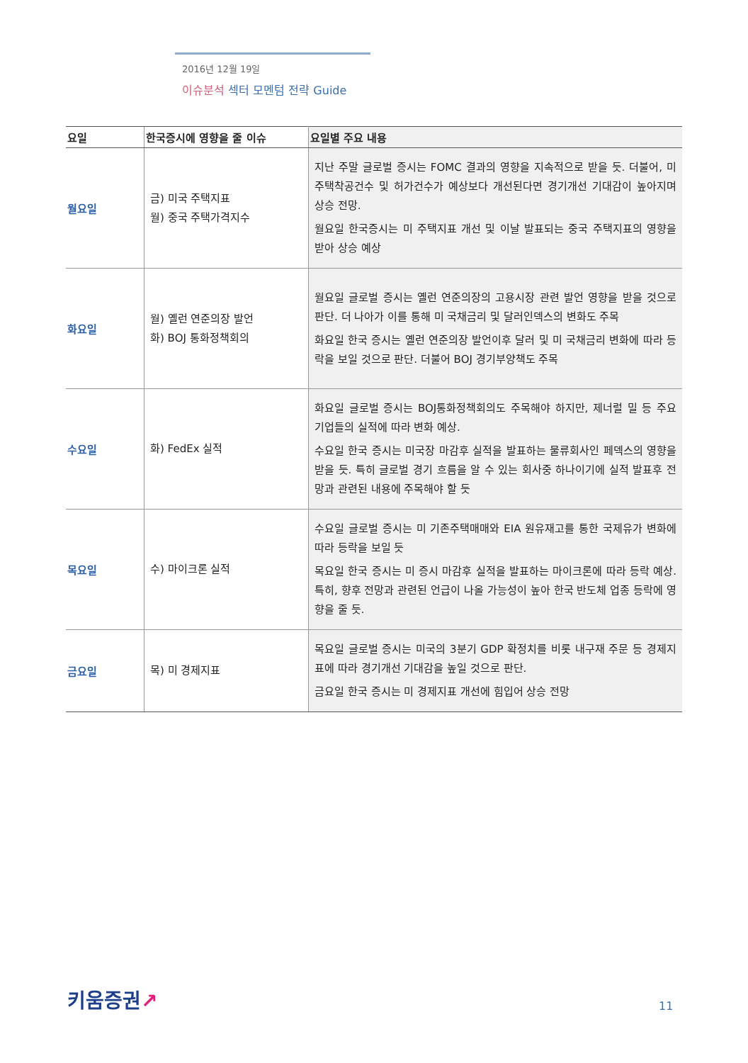2016년 12월 19일
이슈분석 섹터 모멘텀 전략 Guide
| 요일 | 한국증시에 영향을 줄 이슈 | 요일별 주요 내용 |
| --- | --- | --- |
| 월요일 | 금) 미국 주택지표 월) 중국 주택가격지수 | 지난 주말 글로벌 증시는 FOMC 결과의 영향을 지속적으로 받을 듯. 더불어, 미 주택착공건수 및 허가건수가 예상보다 개선된다면 경기개선 기대감이 높아지며 상승 전망. 월요일 한국증시는 미 주택지표 개선 및 이날 발표되는 중국 주택지표의 영향을 받아 상승 예상 |
| 화요일 | 월) 옐런 연준의장 발언 화) BOJ 통화정책회의 | 월요일 글로벌 증시는 옐런 연준의장의 고용시장 관련 발언 영향을 받을 것으로 판단. 더 나아가 이를 통해 미 국채금리 및 달러인덱스의 변화도 주목 화요일 한국 증시는 옐런 연준의장 발언이후 달러 및 미 국채금리 변화에 따라 등락을 보일 것으로 판단. 더불어 BOJ 경기부양책도 주목 |
| 수요일 | 화) FedEx 실적 | 화요일 글로벌 증시는 BOJ통화정책회의도 주목해야 하지만, 제너럴 밀 등 주요 기업들의 실적에 따라 변화 예상. 수요일 한국 증시는 미국장 마감후 실적을 발표하는 물류회사인 페덱스의 영향을 받을 듯. 특히 글로벌 경기 흐름을 알 수 있는 회사중 하나이기에 실적 발표후 전망과 관련된 내용에 주목해야 할 듯 |
| 목요일 | 수) 마이크론 실적 | 수요일 글로벌 증시는 미 기존주택매매와 EIA 원유재고를 통한 국제유가 변화에 따라 등락을 보일 듯 목요일 한국 증시는 미 증시 마감후 실적을 발표하는 마이크론에 따라 등락 예상. 특히, 향후 전망과 관련된 언급이 나올 가능성이 높아 한국 반도체 업종 등락에 영향을 줄 듯. |
| 금요일 | 목) 미 경제지표 | 목요일 글로벌 증시는 미국의 3분기 GDP 확정치를 비롯 내구재 주문 등 경제지표에 따라 경기개선 기대감을 높일 것으로 판단. 금요일 한국 증시는 미 경제지표 개선에 힘입어 상승 전망 |
키움증권↗ 11